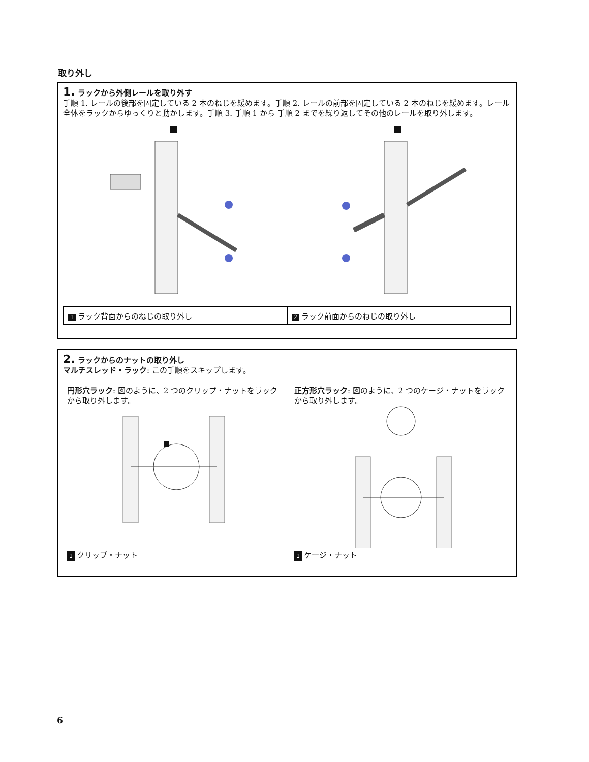取り外し
1. ラックから外側レールを取り外す
手順 1. レールの後部を固定している 2 本のねじを緩めます。手順 2. レールの前部を固定している 2 本のねじを緩めます。レール全体をラックからゆっくりと動かします。手順 3. 手順 1 から 手順 2 までを繰り返してその他のレールを取り外します。
1 ラック背面からのねじの取り外し
2 ラック前面からのねじの取り外し
2. ラックからのナットの取り外し
マルチスレッド・ラック: この手順をスキップします。
円形穴ラック: 図のように、2 つのクリップ・ナットをラックから取り外します。
1 クリップ・ナット
正方形穴ラック: 図のように、2 つのケージ・ナットをラックから取り外します。
1 ケージ・ナット
6